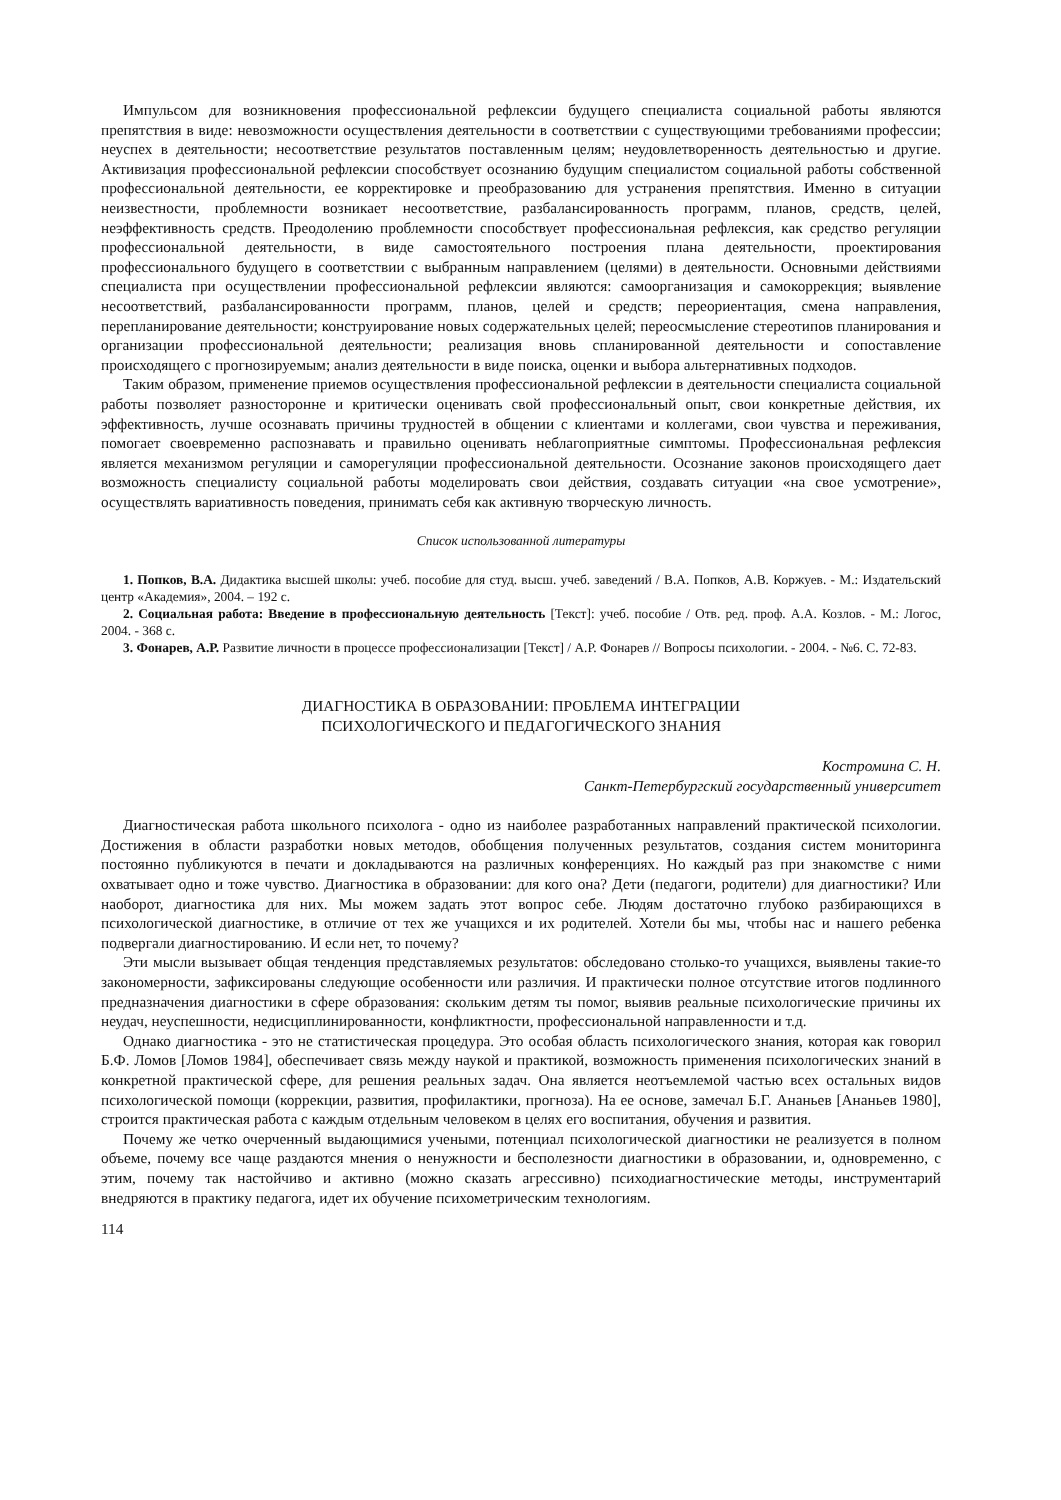Импульсом для возникновения профессиональной рефлексии будущего специалиста социальной работы являются препятствия в виде: невозможности осуществления деятельности в соответствии с существующими требованиями профессии; неуспех в деятельности; несоответствие результатов поставленным целям; неудовлетворенность деятельностью и другие. Активизация профессиональной рефлексии способствует осознанию будущим специалистом социальной работы собственной профессиональной деятельности, ее корректировке и преобразованию для устранения препятствия. Именно в ситуации неизвестности, проблемности возникает несоответствие, разбалансированность программ, планов, средств, целей, неэффективность средств. Преодолению проблемности способствует профессиональная рефлексия, как средство регуляции профессиональной деятельности, в виде самостоятельного построения плана деятельности, проектирования профессионального будущего в соответствии с выбранным направлением (целями) в деятельности. Основными действиями специалиста при осуществлении профессиональной рефлексии являются: самоорганизация и самокоррекция; выявление несоответствий, разбалансированности программ, планов, целей и средств; переориентация, смена направления, перепланирование деятельности; конструирование новых содержательных целей; переосмысление стереотипов планирования и организации профессиональной деятельности; реализация вновь спланированной деятельности и сопоставление происходящего с прогнозируемым; анализ деятельности в виде поиска, оценки и выбора альтернативных подходов.
Таким образом, применение приемов осуществления профессиональной рефлексии в деятельности специалиста социальной работы позволяет разносторонне и критически оценивать свой профессиональный опыт, свои конкретные действия, их эффективность, лучше осознавать причины трудностей в общении с клиентами и коллегами, свои чувства и переживания, помогает своевременно распознавать и правильно оценивать неблагоприятные симптомы. Профессиональная рефлексия является механизмом регуляции и саморегуляции профессиональной деятельности. Осознание законов происходящего дает возможность специалисту социальной работы моделировать свои действия, создавать ситуации «на свое усмотрение», осуществлять вариативность поведения, принимать себя как активную творческую личность.
Список использованной литературы
1. Попков, В.А. Дидактика высшей школы: учеб. пособие для студ. высш. учеб. заведений / В.А. Попков, А.В. Коржуев. - М.: Издательский центр «Академия», 2004. – 192 с.
2. Социальная работа: Введение в профессиональную деятельность [Текст]: учеб. пособие / Отв. ред. проф. А.А. Козлов. - М.: Логос, 2004. - 368 с.
3. Фонарев, А.Р. Развитие личности в процессе профессионализации [Текст] / А.Р. Фонарев // Вопросы психологии. - 2004. - №6. С. 72-83.
ДИАГНОСТИКА В ОБРАЗОВАНИИ: ПРОБЛЕМА ИНТЕГРАЦИИ
ПСИХОЛОГИЧЕСКОГО И ПЕДАГОГИЧЕСКОГО ЗНАНИЯ
Костромина С. Н.
Санкт-Петербургский государственный университет
Диагностическая работа школьного психолога - одно из наиболее разработанных направлений практической психологии. Достижения в области разработки новых методов, обобщения полученных результатов, создания систем мониторинга постоянно публикуются в печати и докладываются на различных конференциях. Но каждый раз при знакомстве с ними охватывает одно и тоже чувство. Диагностика в образовании: для кого она? Дети (педагоги, родители) для диагностики? Или наоборот, диагностика для них. Мы можем задать этот вопрос себе. Людям достаточно глубоко разбирающихся в психологической диагностике, в отличие от тех же учащихся и их родителей. Хотели бы мы, чтобы нас и нашего ребенка подвергали диагностированию. И если нет, то почему?
Эти мысли вызывает общая тенденция представляемых результатов: обследовано столько-то учащихся, выявлены такие-то закономерности, зафиксированы следующие особенности или различия. И практически полное отсутствие итогов подлинного предназначения диагностики в сфере образования: скольким детям ты помог, выявив реальные психологические причины их неудач, неуспешности, недисциплинированности, конфликтности, профессиональной направленности и т.д.
Однако диагностика - это не статистическая процедура. Это особая область психологического знания, которая как говорил Б.Ф. Ломов [Ломов 1984], обеспечивает связь между наукой и практикой, возможность применения психологических знаний в конкретной практической сфере, для решения реальных задач. Она является неотъемлемой частью всех остальных видов психологической помощи (коррекции, развития, профилактики, прогноза). На ее основе, замечал Б.Г. Ананьев [Ананьев 1980], строится практическая работа с каждым отдельным человеком в целях его воспитания, обучения и развития.
Почему же четко очерченный выдающимися учеными, потенциал психологической диагностики не реализуется в полном объеме, почему все чаще раздаются мнения о ненужности и бесполезности диагностики в образовании, и, одновременно, с этим, почему так настойчиво и активно (можно сказать агрессивно) психодиагностические методы, инструментарий внедряются в практику педагога, идет их обучение психометрическим технологиям.
114